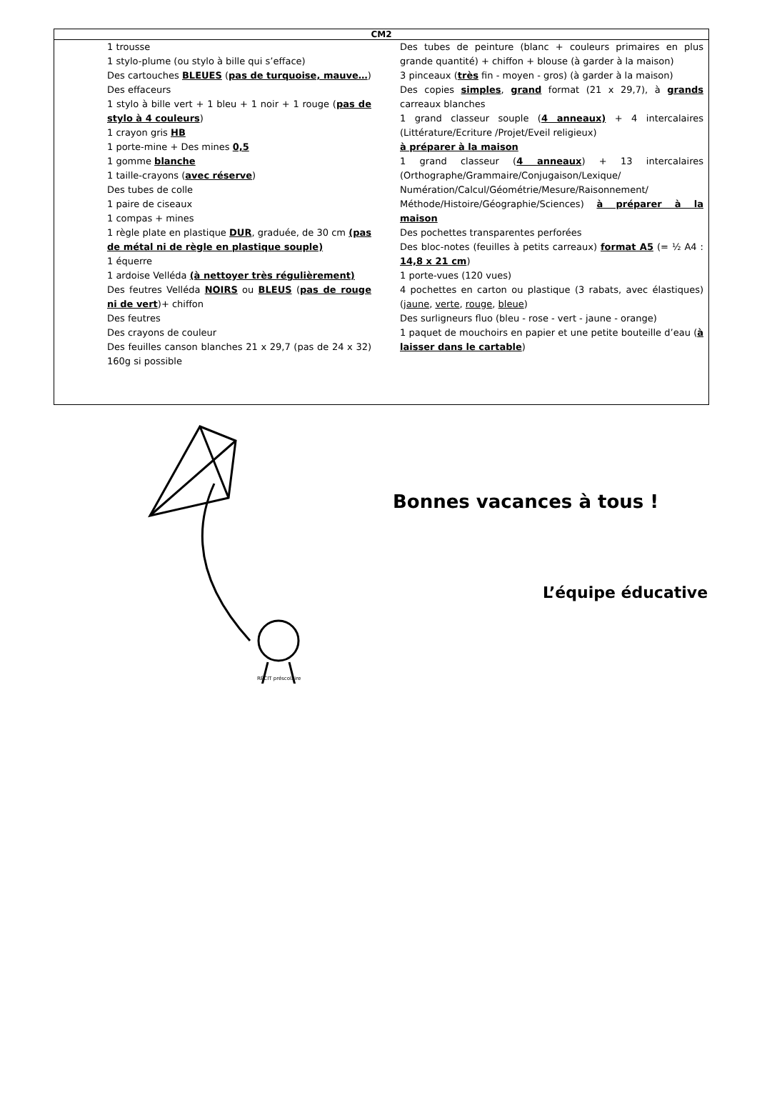| CM2 |
| --- |
| 1 trousse 1 stylo-plume (ou stylo à bille qui s’efface) Des cartouches BLEUES ( pas de turquoise, mauve… ) Des effaceurs 1 stylo à bille vert + 1 bleu + 1 noir + 1 rouge ( pas de stylo à 4 couleurs ) 1 crayon gris HB 1 porte-mine + Des mines 0,5 1 gomme blanche 1 taille-crayons ( avec réserve ) Des tubes de colle 1 paire de ciseaux 1 compas + mines 1 règle plate en plastique DUR , graduée, de 30 cm (pas de métal ni de règle en plastique souple) 1 équerre 1 ardoise Velléda (à nettoyer très régulièrement) Des feutres Velléda NOIRS ou BLEUS ( pas de rouge ni de vert )+ chiffon Des feutres Des crayons de couleur Des feuilles canson blanches 21 x 29,7 (pas de 24 x 32) 160g si possible Des tubes de peinture (blanc + couleurs primaires en plus grande quantité) + chiffon + blouse (à garder à la maison) 3 pinceaux ( très fin - moyen - gros) (à garder à la maison) Des copies simples , grand format (21 x 29,7), à grands carreaux blanches 1 grand classeur souple ( 4 anneaux) + 4 intercalaires (Littérature/Ecriture /Projet/Eveil religieux) à préparer à la maison 1 grand classeur ( 4 anneaux ) + 13 intercalaires (Orthographe/Grammaire/Conjugaison/Lexique/ Numération/Calcul/Géométrie/Mesure/Raisonnement/ Méthode/Histoire/Géographie/Sciences) à préparer à la maison Des pochettes transparentes perforées Des bloc-notes (feuilles à petits carreaux) format A5 (= ½ A4 : 14,8 x 21 cm ) 1 porte-vues (120 vues) 4 pochettes en carton ou plastique (3 rabats, avec élastiques) ( jaune , verte , rouge , bleue ) Des surligneurs fluo (bleu - rose - vert - jaune - orange) 1 paquet de mouchoirs en papier et une petite bouteille d’eau ( à laisser dans le cartable ) |
RÉCIT préscolaire
Bonnes vacances à tous !
L’équipe éducative